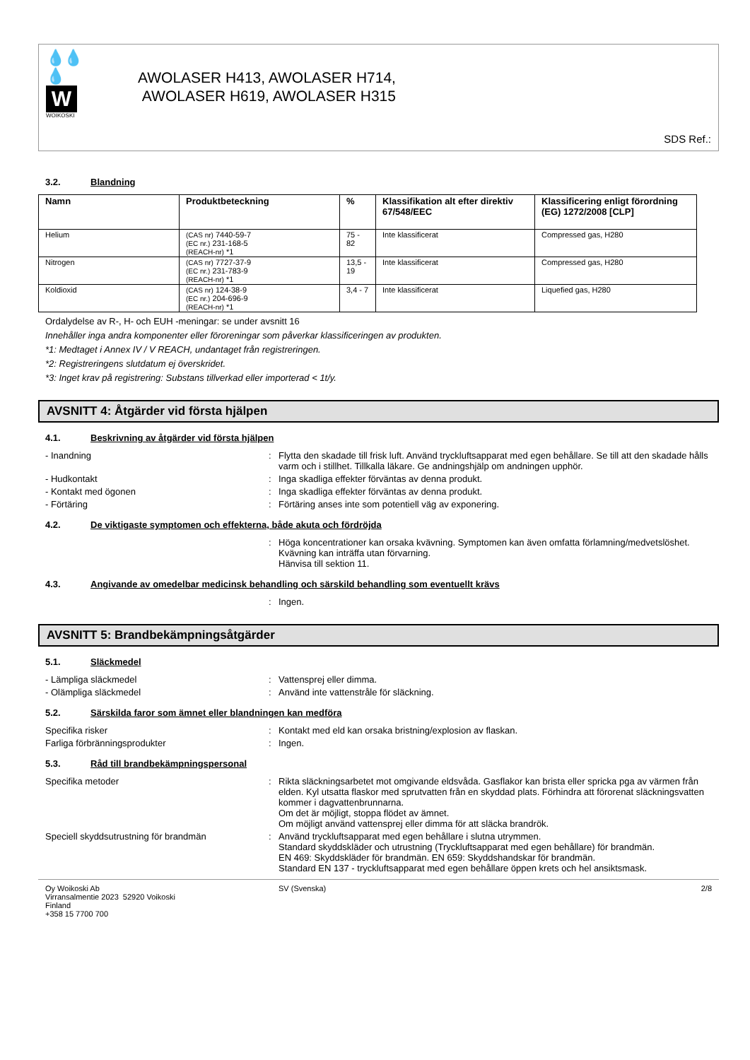💧💧💧
W
WOIKOSKI
AWOLASER H413, AWOLASER H714,
AWOLASER H619, AWOLASER H315
SDS Ref.:
3.2. Blandning
| Namn | Produktbeteckning | % | Klassifikation alt efter direktiv 67/548/EEC | Klassificering enligt förordning (EG) 1272/2008 [CLP] |
| --- | --- | --- | --- | --- |
| Helium | (CAS nr) 7440-59-7 (EC nr.) 231-168-5 (REACH-nr) *1 | 75 - 82 | Inte klassificerat | Compressed gas, H280 |
| Nitrogen | (CAS nr) 7727-37-9 (EC nr.) 231-783-9 (REACH-nr) *1 | 13,5 - 19 | Inte klassificerat | Compressed gas, H280 |
| Koldioxid | (CAS nr) 124-38-9 (EC nr.) 204-696-9 (REACH-nr) *1 | 3,4 - 7 | Inte klassificerat | Liquefied gas, H280 |
Ordalydelse av R-, H- och EUH -meningar: se under avsnitt 16
Innehåller inga andra komponenter eller föroreningar som påverkar klassificeringen av produkten.
*1: Medtaget i Annex IV / V REACH, undantaget från registreringen.
*2: Registreringens slutdatum ej överskridet.
*3: Inget krav på registrering: Substans tillverkad eller importerad < 1t/y.
AVSNITT 4: Åtgärder vid första hjälpen
4.1. Beskrivning av åtgärder vid första hjälpen
- Inandning : Flytta den skadade till frisk luft. Använd tryckluftsapparat med egen behållare. Se till att den skadade hålls varm och i stillhet. Tillkalla läkare. Ge andningshjälp om andningen upphör.
- Hudkontakt : Inga skadliga effekter förväntas av denna produkt.
- Kontakt med ögonen : Inga skadliga effekter förväntas av denna produkt.
- Förtäring : Förtäring anses inte som potentiell väg av exponering.
4.2. De viktigaste symptomen och effekterna, både akuta och fördröjda
: Höga koncentrationer kan orsaka kvävning. Symptomen kan även omfatta förlamning/medvetslöshet. Kvävning kan inträffa utan förvarning.
Hänvisa till sektion 11.
4.3. Angivande av omedelbar medicinsk behandling och särskild behandling som eventuellt krävs
: Ingen.
AVSNITT 5: Brandbekämpningsåtgärder
5.1. Släckmedel
- Lämpliga släckmedel : Vattensprej eller dimma.
- Olämpliga släckmedel : Använd inte vattenstråle för släckning.
5.2. Särskilda faror som ämnet eller blandningen kan medföra
Specifika risker : Kontakt med eld kan orsaka bristning/explosion av flaskan.
Farliga förbränningsprodukter : Ingen.
5.3. Råd till brandbekämpningspersonal
Specifika metoder : Rikta släckningsarbetet mot omgivande eldsvåda. Gasflakor kan brista eller spricka pga av värmen från elden. Kyl utsatta flaskor med sprutvatten från en skyddad plats. Förhindra att förorenat släckningsvatten kommer i dagvattenbrunnarna.
Om det är möjligt, stoppa flödet av ämnet.
Om möjligt använd vattensprej eller dimma för att släcka brandrök.
Speciell skyddsutrustning för brandmän : Använd tryckluftsapparat med egen behållare i slutna utrymmen.
Standard skyddskläder och utrustning (Tryckluftsapparat med egen behållare) för brandmän.
EN 469: Skyddskläder för brandmän. EN 659: Skyddshandskar för brandmän.
Standard EN 137 - tryckluftsapparat med egen behållare öppen krets och hel ansiktsmask.
Oy Woikoski Ab
Virransalmentie 2023 52920 Voikoski
Finland
+358 15 7700 700
SV (Svenska) 2/8